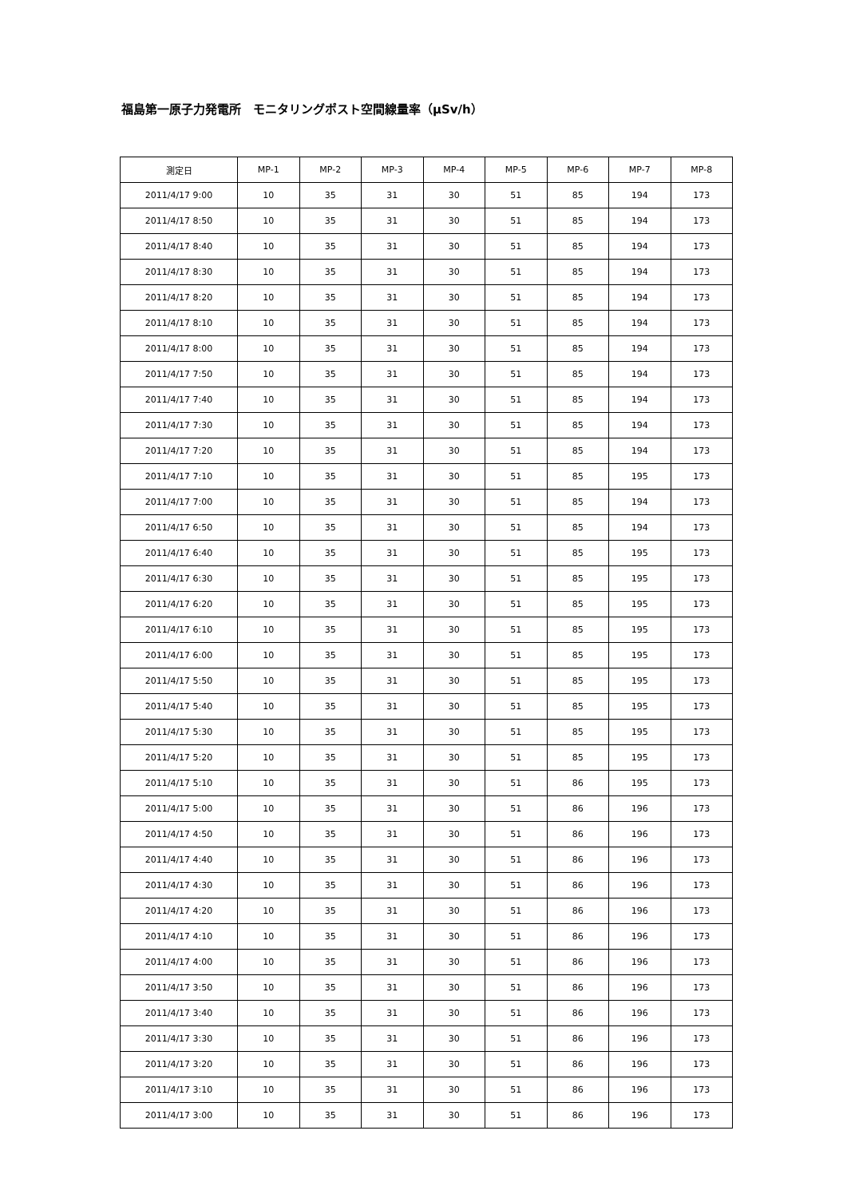福島第一原子力発電所　モニタリングポスト空間線量率（μSv/h）
| 測定日 | MP-1 | MP-2 | MP-3 | MP-4 | MP-5 | MP-6 | MP-7 | MP-8 |
| --- | --- | --- | --- | --- | --- | --- | --- | --- |
| 2011/4/17 9:00 | 10 | 35 | 31 | 30 | 51 | 85 | 194 | 173 |
| 2011/4/17 8:50 | 10 | 35 | 31 | 30 | 51 | 85 | 194 | 173 |
| 2011/4/17 8:40 | 10 | 35 | 31 | 30 | 51 | 85 | 194 | 173 |
| 2011/4/17 8:30 | 10 | 35 | 31 | 30 | 51 | 85 | 194 | 173 |
| 2011/4/17 8:20 | 10 | 35 | 31 | 30 | 51 | 85 | 194 | 173 |
| 2011/4/17 8:10 | 10 | 35 | 31 | 30 | 51 | 85 | 194 | 173 |
| 2011/4/17 8:00 | 10 | 35 | 31 | 30 | 51 | 85 | 194 | 173 |
| 2011/4/17 7:50 | 10 | 35 | 31 | 30 | 51 | 85 | 194 | 173 |
| 2011/4/17 7:40 | 10 | 35 | 31 | 30 | 51 | 85 | 194 | 173 |
| 2011/4/17 7:30 | 10 | 35 | 31 | 30 | 51 | 85 | 194 | 173 |
| 2011/4/17 7:20 | 10 | 35 | 31 | 30 | 51 | 85 | 194 | 173 |
| 2011/4/17 7:10 | 10 | 35 | 31 | 30 | 51 | 85 | 195 | 173 |
| 2011/4/17 7:00 | 10 | 35 | 31 | 30 | 51 | 85 | 194 | 173 |
| 2011/4/17 6:50 | 10 | 35 | 31 | 30 | 51 | 85 | 194 | 173 |
| 2011/4/17 6:40 | 10 | 35 | 31 | 30 | 51 | 85 | 195 | 173 |
| 2011/4/17 6:30 | 10 | 35 | 31 | 30 | 51 | 85 | 195 | 173 |
| 2011/4/17 6:20 | 10 | 35 | 31 | 30 | 51 | 85 | 195 | 173 |
| 2011/4/17 6:10 | 10 | 35 | 31 | 30 | 51 | 85 | 195 | 173 |
| 2011/4/17 6:00 | 10 | 35 | 31 | 30 | 51 | 85 | 195 | 173 |
| 2011/4/17 5:50 | 10 | 35 | 31 | 30 | 51 | 85 | 195 | 173 |
| 2011/4/17 5:40 | 10 | 35 | 31 | 30 | 51 | 85 | 195 | 173 |
| 2011/4/17 5:30 | 10 | 35 | 31 | 30 | 51 | 85 | 195 | 173 |
| 2011/4/17 5:20 | 10 | 35 | 31 | 30 | 51 | 85 | 195 | 173 |
| 2011/4/17 5:10 | 10 | 35 | 31 | 30 | 51 | 86 | 195 | 173 |
| 2011/4/17 5:00 | 10 | 35 | 31 | 30 | 51 | 86 | 196 | 173 |
| 2011/4/17 4:50 | 10 | 35 | 31 | 30 | 51 | 86 | 196 | 173 |
| 2011/4/17 4:40 | 10 | 35 | 31 | 30 | 51 | 86 | 196 | 173 |
| 2011/4/17 4:30 | 10 | 35 | 31 | 30 | 51 | 86 | 196 | 173 |
| 2011/4/17 4:20 | 10 | 35 | 31 | 30 | 51 | 86 | 196 | 173 |
| 2011/4/17 4:10 | 10 | 35 | 31 | 30 | 51 | 86 | 196 | 173 |
| 2011/4/17 4:00 | 10 | 35 | 31 | 30 | 51 | 86 | 196 | 173 |
| 2011/4/17 3:50 | 10 | 35 | 31 | 30 | 51 | 86 | 196 | 173 |
| 2011/4/17 3:40 | 10 | 35 | 31 | 30 | 51 | 86 | 196 | 173 |
| 2011/4/17 3:30 | 10 | 35 | 31 | 30 | 51 | 86 | 196 | 173 |
| 2011/4/17 3:20 | 10 | 35 | 31 | 30 | 51 | 86 | 196 | 173 |
| 2011/4/17 3:10 | 10 | 35 | 31 | 30 | 51 | 86 | 196 | 173 |
| 2011/4/17 3:00 | 10 | 35 | 31 | 30 | 51 | 86 | 196 | 173 |